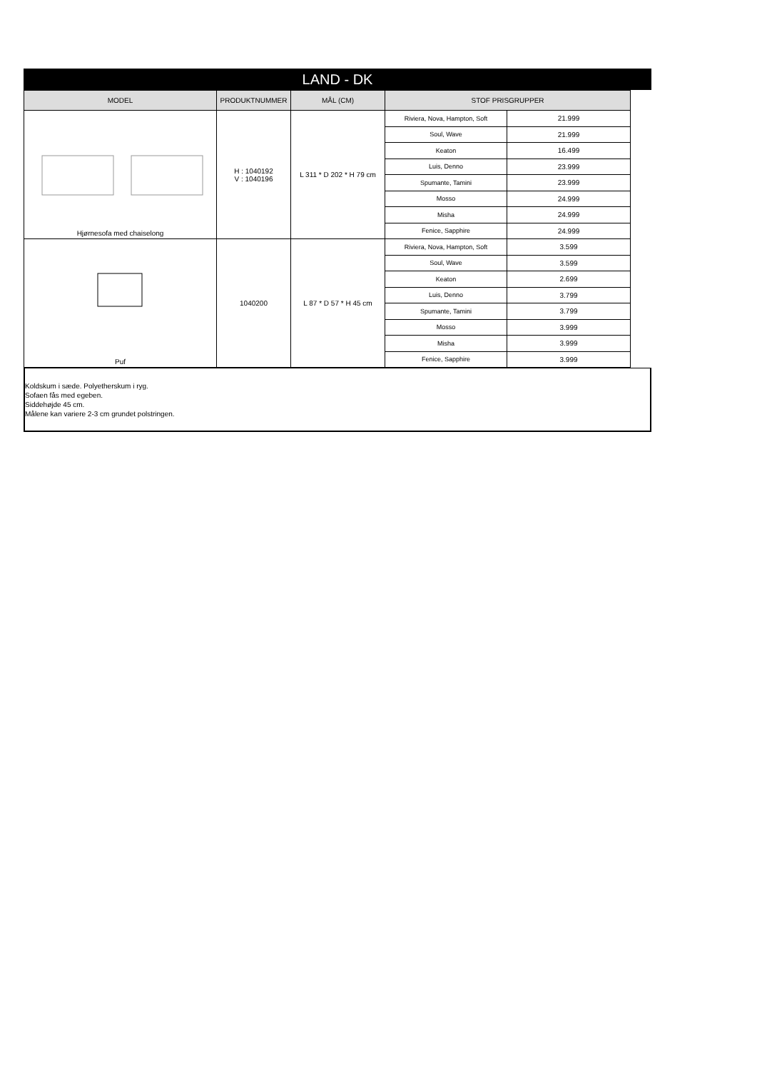LAND - DK
| MODEL | PRODUKTNUMMER | MÅL (CM) | STOF PRISGRUPPER | |
| --- | --- | --- | --- | --- |
| Hjørnesofa med chaiselong | H : 1040192 V : 1040196 | L 311 * D 202 * H 79 cm | Riviera, Nova, Hampton, Soft | 21.999 |
| | | | Soul, Wave | 21.999 |
| | | | Keaton | 16.499 |
| | | | Luis, Denno | 23.999 |
| | | | Spumante, Tamini | 23.999 |
| | | | Mosso | 24.999 |
| | | | Misha | 24.999 |
| | | | Fenice, Sapphire | 24.999 |
| Puf | 1040200 | L 87 * D 57 * H 45 cm | Riviera, Nova, Hampton, Soft | 3.599 |
| | | | Soul, Wave | 3.599 |
| | | | Keaton | 2.699 |
| | | | Luis, Denno | 3.799 |
| | | | Spumante, Tamini | 3.799 |
| | | | Mosso | 3.999 |
| | | | Misha | 3.999 |
| | | | Fenice, Sapphire | 3.999 |
Koldskum i sæde. Polyetherskum i ryg.
Sofaen fås med egeben.
Siddehøjde 45 cm.
Målene kan variere 2-3 cm grundet polstringen.